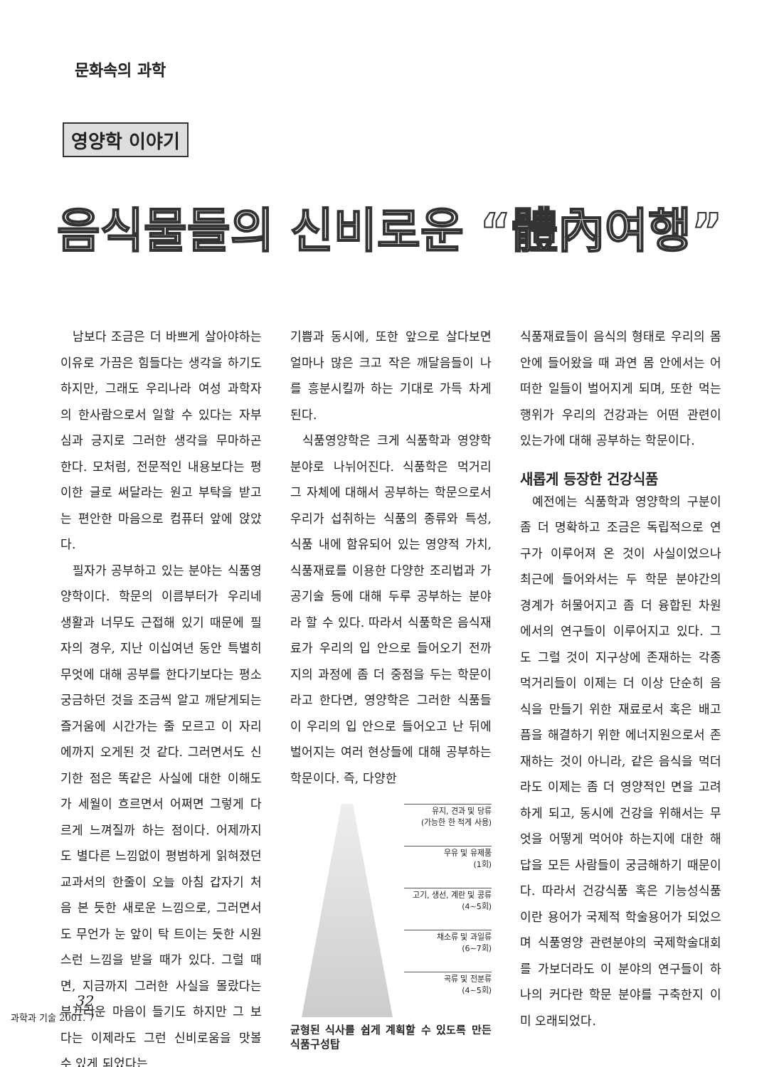문화속의 과학
영양학 이야기
음식물들의 신비로운 “體內여행”
남보다 조금은 더 바쁘게 살아야하는 이유로 가끔은 힘들다는 생각을 하기도 하지만, 그래도 우리나라 여성 과학자의 한사람으로서 일할 수 있다는 자부심과 긍지로 그러한 생각을 무마하곤 한다. 모처럼, 전문적인 내용보다는 평이한 글로 써달라는 원고 부탁을 받고는 편안한 마음으로 컴퓨터 앞에 앉았다.
필자가 공부하고 있는 분야는 식품영양학이다. 학문의 이름부터가 우리네 생활과 너무도 근접해 있기 때문에 필자의 경우, 지난 이십여년 동안 특별히 무엇에 대해 공부를 한다기보다는 평소 궁금하던 것을 조금씩 알고 깨닫게되는 즐거움에 시간가는 줄 모르고 이 자리에까지 오게된 것 같다. 그러면서도 신기한 점은 똑같은 사실에 대한 이해도가 세월이 흐르면서 어쩌면 그렇게 다르게 느껴질까 하는 점이다. 어제까지도 별다른 느낌없이 평범하게 읽혀졌던 교과서의 한줄이 오늘 아침 갑자기 처음 본 듯한 새로운 느낌으로, 그러면서도 무언가 눈 앞이 탁 트이는 듯한 시원스런 느낌을 받을 때가 있다. 그럴 때면, 지금까지 그러한 사실을 몰랐다는 부끄러운 마음이 들기도 하지만 그 보다는 이제라도 그런 신비로움을 맛볼 수 있게 되었다는
기쁨과 동시에, 또한 앞으로 살다보면 얼마나 많은 크고 작은 깨달음들이 나를 흥분시킬까 하는 기대로 가득 차게 된다.
식품영양학은 크게 식품학과 영양학 분야로 나뉘어진다. 식품학은 먹거리 그 자체에 대해서 공부하는 학문으로서 우리가 섭취하는 식품의 종류와 특성, 식품 내에 함유되어 있는 영양적 가치, 식품재료를 이용한 다양한 조리법과 가공기술 등에 대해 두루 공부하는 분야라 할 수 있다. 따라서 식품학은 음식재료가 우리의 입 안으로 들어오기 전까지의 과정에 좀 더 중점을 두는 학문이라고 한다면, 영양학은 그러한 식품들이 우리의 입 안으로 들어오고 난 뒤에 벌어지는 여러 현상들에 대해 공부하는 학문이다. 즉, 다양한
유지, 견과 및 당류
(가능한 한 적게 사용)
우유 및 유제품
(1회)
고기, 생선, 계란 및 콩류
(4~5회)
채소류 및 과일류
(6~7회)
곡류 및 전분류
(4~5회)
균형된 식사를 쉽게 계획할 수 있도록 만든 식품구성탑
식품재료들이 음식의 형태로 우리의 몸 안에 들어왔을 때 과연 몸 안에서는 어떠한 일들이 벌어지게 되며, 또한 먹는 행위가 우리의 건강과는 어떤 관련이 있는가에 대해 공부하는 학문이다.
새롭게 등장한 건강식품
예전에는 식품학과 영양학의 구분이 좀 더 명확하고 조금은 독립적으로 연구가 이루어져 온 것이 사실이었으나 최근에 들어와서는 두 학문 분야간의 경계가 허물어지고 좀 더 융합된 차원에서의 연구들이 이루어지고 있다. 그도 그럴 것이 지구상에 존재하는 각종 먹거리들이 이제는 더 이상 단순히 음식을 만들기 위한 재료로서 혹은 배고픔을 해결하기 위한 에너지원으로서 존재하는 것이 아니라, 같은 음식을 먹더라도 이제는 좀 더 영양적인 면을 고려하게 되고, 동시에 건강을 위해서는 무엇을 어떻게 먹어야 하는지에 대한 해답을 모든 사람들이 궁금해하기 때문이다. 따라서 건강식품 혹은 기능성식품이란 용어가 국제적 학술용어가 되었으며 식품영양 관련분야의 국제학술대회를 가보더라도 이 분야의 연구들이 하나의 커다란 학문 분야를 구축한지 이미 오래되었다.
32
과학과 기술 2001. 7